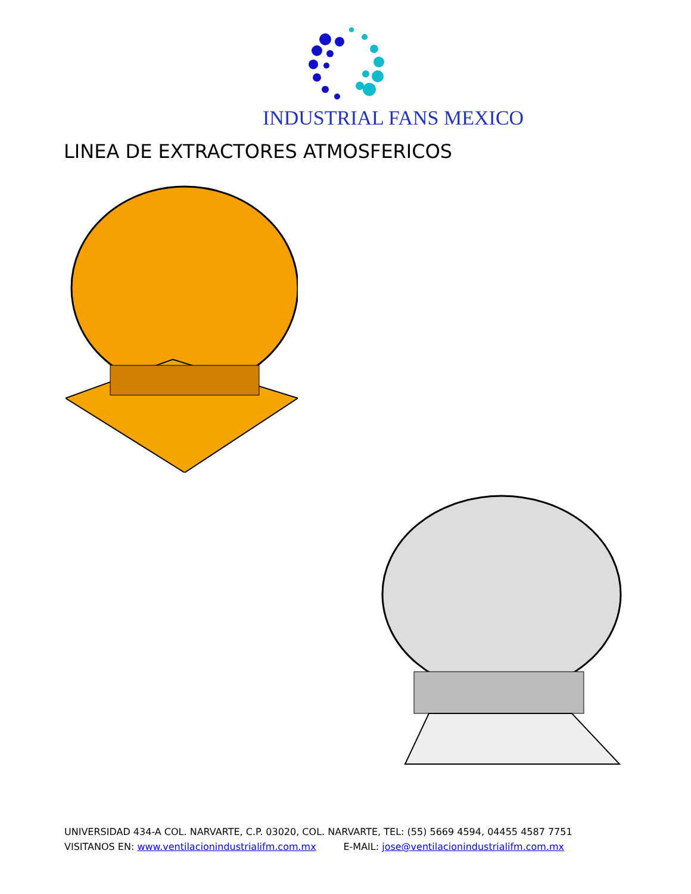INDUSTRIAL FANS MEXICO
LINEA DE EXTRACTORES ATMOSFERICOS
UNIVERSIDAD 434-A COL. NARVARTE, C.P. 03020, COL. NARVARTE, TEL: (55) 5669 4594, 04455 4587 7751
VISITANOS EN: www.ventilacionindustrialifm.com.mx E-MAIL: jose@ventilacionindustrialifm.com.mx